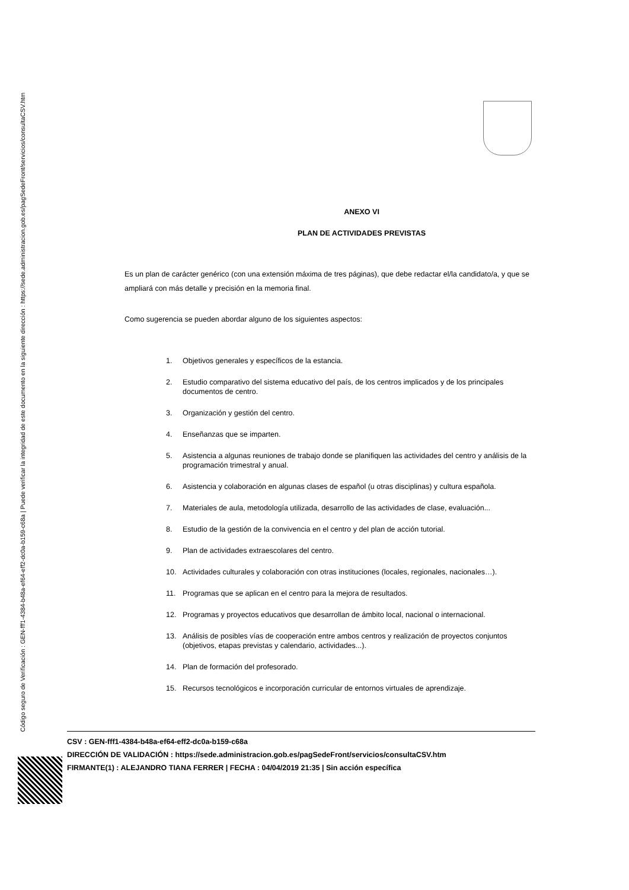Código seguro de Verificación : GEN-fff1-4384-b48a-ef64-eff2-dc0a-b159-c68a | Puede verificar la integridad de este documento en la siguiente dirección : https://sede.administracion.gob.es/pagSedeFront/servicios/consultaCSV.htm
ANEXO VI
PLAN DE ACTIVIDADES PREVISTAS
Es un plan de carácter genérico (con una extensión máxima de tres páginas), que debe redactar el/la candidato/a, y que se ampliará con más detalle y precisión en la memoria final.
Como sugerencia se pueden abordar alguno de los siguientes aspectos:
1. Objetivos generales y específicos de la estancia.
2. Estudio comparativo del sistema educativo del país, de los centros implicados y de los principales documentos de centro.
3. Organización y gestión del centro.
4. Enseñanzas que se imparten.
5. Asistencia a algunas reuniones de trabajo donde se planifiquen las actividades del centro y análisis de la programación trimestral y anual.
6. Asistencia y colaboración en algunas clases de español (u otras disciplinas) y cultura española.
7. Materiales de aula, metodología utilizada, desarrollo de las actividades de clase, evaluación...
8. Estudio de la gestión de la convivencia en el centro y del plan de acción tutorial.
9. Plan de actividades extraescolares del centro.
10. Actividades culturales y colaboración con otras instituciones (locales, regionales, nacionales…).
11. Programas que se aplican en el centro para la mejora de resultados.
12. Programas y proyectos educativos que desarrollan de ámbito local, nacional o internacional.
13. Análisis de posibles vías de cooperación entre ambos centros y realización de proyectos conjuntos (objetivos, etapas previstas y calendario, actividades...).
14. Plan de formación del profesorado.
15. Recursos tecnológicos e incorporación curricular de entornos virtuales de aprendizaje.
CSV : GEN-fff1-4384-b48a-ef64-eff2-dc0a-b159-c68a
DIRECCIÓN DE VALIDACIÓN : https://sede.administracion.gob.es/pagSedeFront/servicios/consultaCSV.htm
FIRMANTE(1) : ALEJANDRO TIANA FERRER | FECHA : 04/04/2019 21:35 | Sin acción específica